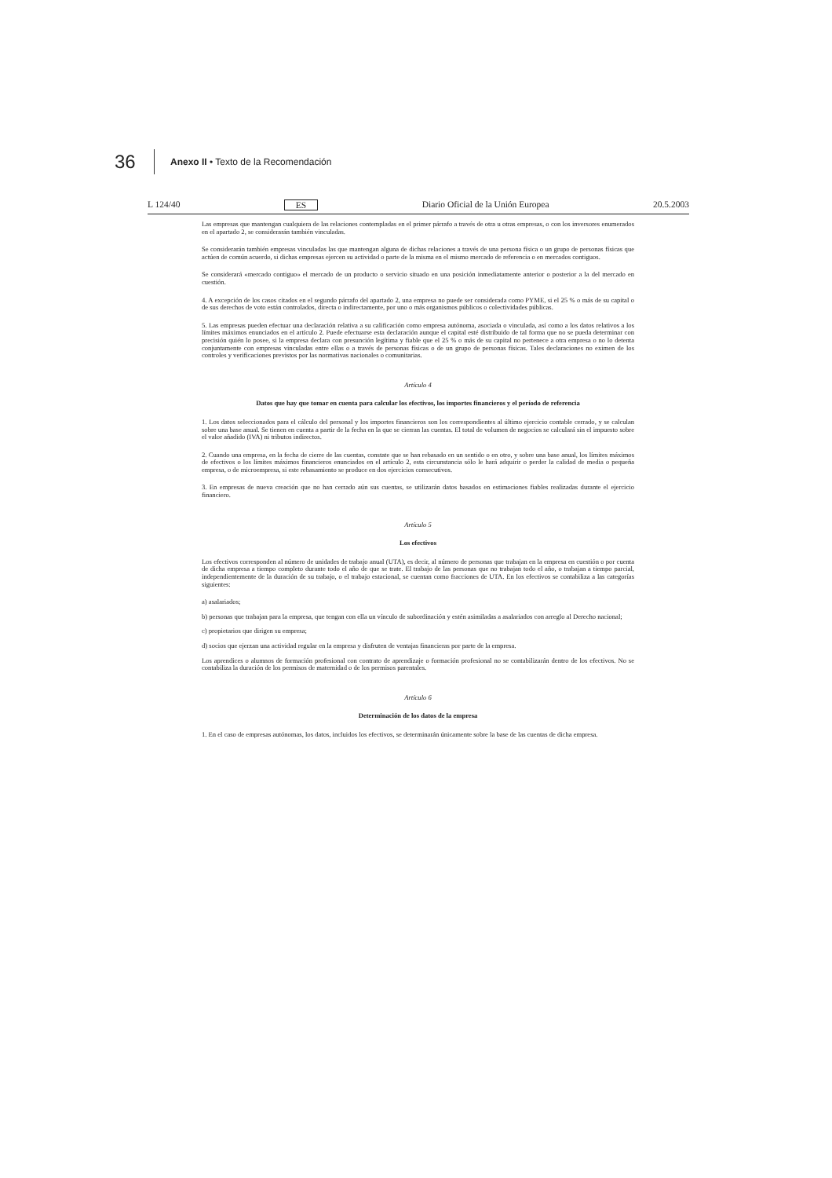36 Anexo II • Texto de la Recomendación
L 124/40 ES Diario Oficial de la Unión Europea 20.5.2003
Las empresas que mantengan cualquiera de las relaciones contempladas en el primer párrafo a través de otra u otras empresas, o con los inversores enumerados en el apartado 2, se considerarán también vinculadas.
Se considerarán también empresas vinculadas las que mantengan alguna de dichas relaciones a través de una persona física o un grupo de personas físicas que actúen de común acuerdo, si dichas empresas ejercen su actividad o parte de la misma en el mismo mercado de referencia o en mercados contiguos.
Se considerará «mercado contiguo» el mercado de un producto o servicio situado en una posición inmediatamente anterior o posterior a la del mercado en cuestión.
4. A excepción de los casos citados en el segundo párrafo del apartado 2, una empresa no puede ser considerada como PYME, si el 25 % o más de su capital o de sus derechos de voto están controlados, directa o indirectamente, por uno o más organismos públicos o colectividades públicas.
5. Las empresas pueden efectuar una declaración relativa a su calificación como empresa autónoma, asociada o vinculada, así como a los datos relativos a los límites máximos enunciados en el artículo 2. Puede efectuarse esta declaración aunque el capital esté distribuido de tal forma que no se pueda determinar con precisión quién lo posee, si la empresa declara con presunción legítima y fiable que el 25 % o más de su capital no pertenece a otra empresa o no lo detenta conjuntamente con empresas vinculadas entre ellas o a través de personas físicas o de un grupo de personas físicas. Tales declaraciones no eximen de los controles y verificaciones previstos por las normativas nacionales o comunitarias.
Artículo 4
Datos que hay que tomar en cuenta para calcular los efectivos, los importes financieros y el período de referencia
1. Los datos seleccionados para el cálculo del personal y los importes financieros son los correspondientes al último ejercicio contable cerrado, y se calculan sobre una base anual. Se tienen en cuenta a partir de la fecha en la que se cierran las cuentas. El total de volumen de negocios se calculará sin el impuesto sobre el valor añadido (IVA) ni tributos indirectos.
2. Cuando una empresa, en la fecha de cierre de las cuentas, constate que se han rebasado en un sentido o en otro, y sobre una base anual, los límites máximos de efectivos o los límites máximos financieros enunciados en el artículo 2, esta circunstancia sólo le hará adquirir o perder la calidad de media o pequeña empresa, o de microempresa, si este rebasamiento se produce en dos ejercicios consecutivos.
3. En empresas de nueva creación que no han cerrado aún sus cuentas, se utilizarán datos basados en estimaciones fiables realizadas durante el ejercicio financiero.
Artículo 5
Los efectivos
Los efectivos corresponden al número de unidades de trabajo anual (UTA), es decir, al número de personas que trabajan en la empresa en cuestión o por cuenta de dicha empresa a tiempo completo durante todo el año de que se trate. El trabajo de las personas que no trabajan todo el año, o trabajan a tiempo parcial, independientemente de la duración de su trabajo, o el trabajo estacional, se cuentan como fracciones de UTA. En los efectivos se contabiliza a las categorías siguientes:
a) asalariados;
b) personas que trabajan para la empresa, que tengan con ella un vínculo de subordinación y estén asimiladas a asalariados con arreglo al Derecho nacional;
c) propietarios que dirigen su empresa;
d) socios que ejerzan una actividad regular en la empresa y disfruten de ventajas financieras por parte de la empresa.
Los aprendices o alumnos de formación profesional con contrato de aprendizaje o formación profesional no se contabilizarán dentro de los efectivos. No se contabiliza la duración de los permisos de maternidad o de los permisos parentales.
Artículo 6
Determinación de los datos de la empresa
1. En el caso de empresas autónomas, los datos, incluidos los efectivos, se determinarán únicamente sobre la base de las cuentas de dicha empresa.